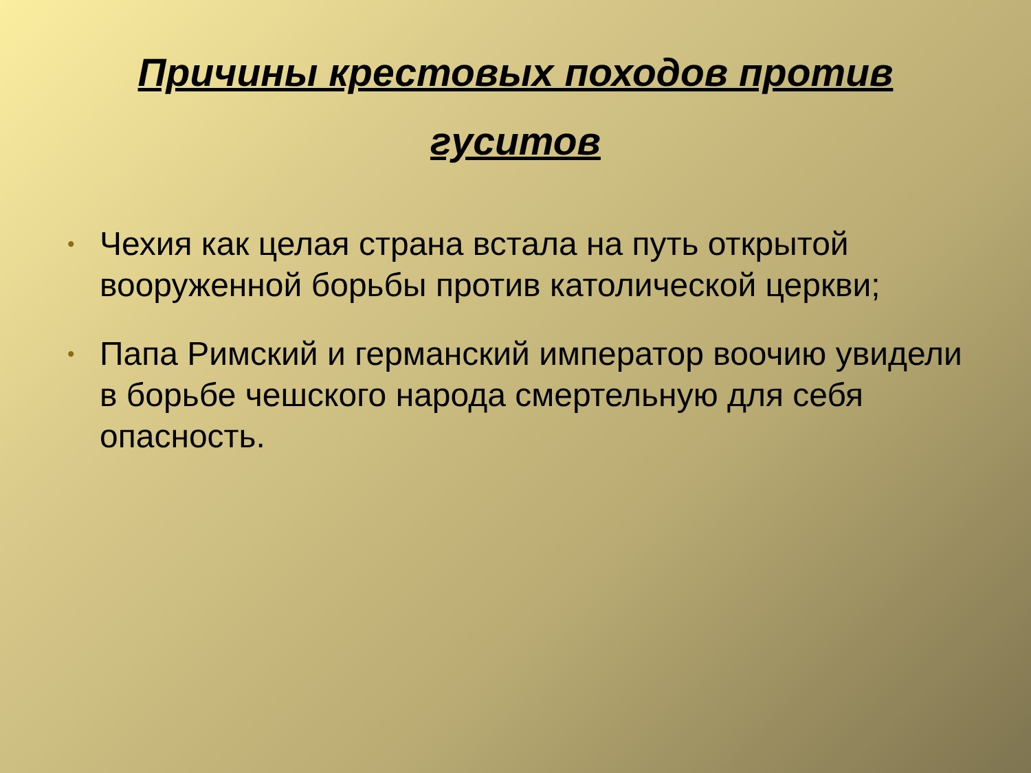Причины крестовых походов против гуситов
• Чехия как целая страна встала на путь открытой вооруженной борьбы против католической церкви;
• Папа Римский и германский император воочию увидели в борьбе чешского народа смертельную для себя опасность.